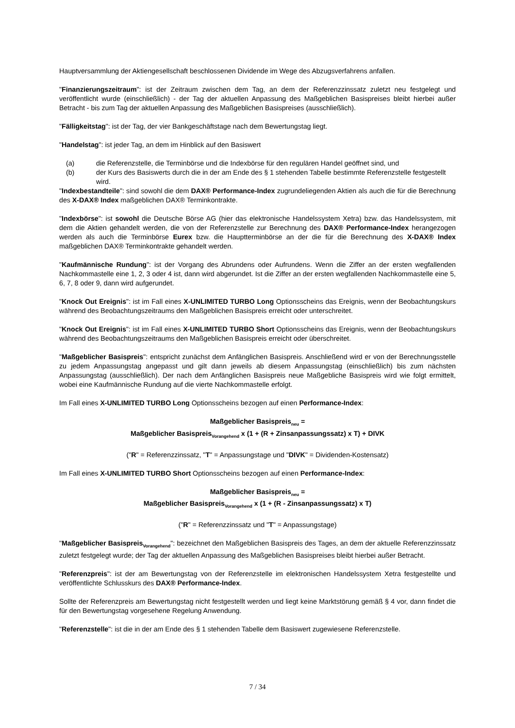Hauptversammlung der Aktiengesellschaft beschlossenen Dividende im Wege des Abzugsverfahrens anfallen.
"Finanzierungszeitraum": ist der Zeitraum zwischen dem Tag, an dem der Referenzzinssatz zuletzt neu festgelegt und veröffentlicht wurde (einschließlich) - der Tag der aktuellen Anpassung des Maßgeblichen Basispreises bleibt hierbei außer Betracht - bis zum Tag der aktuellen Anpassung des Maßgeblichen Basispreises (ausschließlich).
"Fälligkeitstag": ist der Tag, der vier Bankgeschäftstage nach dem Bewertungstag liegt.
"Handelstag": ist jeder Tag, an dem im Hinblick auf den Basiswert
(a) die Referenzstelle, die Terminbörse und die Indexbörse für den regulären Handel geöffnet sind, und
(b) der Kurs des Basiswerts durch die in der am Ende des § 1 stehenden Tabelle bestimmte Referenzstelle festgestellt wird.
"Indexbestandteile": sind sowohl die dem DAX® Performance-Index zugrundeliegenden Aktien als auch die für die Berechnung des X-DAX® Index maßgeblichen DAX® Terminkontrakte.
"Indexbörse": ist sowohl die Deutsche Börse AG (hier das elektronische Handelssystem Xetra) bzw. das Handelssystem, mit dem die Aktien gehandelt werden, die von der Referenzstelle zur Berechnung des DAX® Performance-Index herangezogen werden als auch die Terminbörse Eurex bzw. die Haupttermin­börse an der die für die Berechnung des X-DAX® Index maßgeblichen DAX® Terminkontrakte gehandelt werden.
"Kaufmännische Rundung": ist der Vorgang des Abrundens oder Aufrundens. Wenn die Ziffer an der ersten wegfallenden Nachkommastelle eine 1, 2, 3 oder 4 ist, dann wird abgerundet. Ist die Ziffer an der ersten wegfallenden Nachkommastelle eine 5, 6, 7, 8 oder 9, dann wird aufgerundet.
"Knock Out Ereignis": ist im Fall eines X-UNLIMITED TURBO Long Optionsscheins das Ereignis, wenn der Beobachtungskurs während des Beobachtungszeitraums den Maßgeblichen Basispreis erreicht oder unterschreitet.
"Knock Out Ereignis": ist im Fall eines X-UNLIMITED TURBO Short Optionsscheins das Ereignis, wenn der Beobachtungskurs während des Beobachtungszeitraums den Maßgeblichen Basispreis erreicht oder überschreitet.
"Maßgeblicher Basispreis": entspricht zunächst dem Anfänglichen Basispreis. Anschließend wird er von der Berechnungsstelle zu jedem Anpassungstag angepasst und gilt dann jeweils ab diesem Anpassungstag (einschließlich) bis zum nächsten Anpassungstag (ausschließlich). Der nach dem Anfänglichen Basispreis neue Maßgebliche Basispreis wird wie folgt ermittelt, wobei eine Kaufmännische Rundung auf die vierte Nachkommastelle erfolgt.
Im Fall eines X-UNLIMITED TURBO Long Optionsscheins bezogen auf einen Performance-Index:
Maßgeblicher Basispreis<sub>neu</sub> =
Maßgeblicher Basispreis<sub>Vorangehend</sub> x (1 + (R + Zinsanpassungssatz) x T) + DIVK
("R" = Referenzzinssatz, "T" = Anpassungstage und "DIVK" = Dividenden-Kostensatz)
Im Fall eines X-UNLIMITED TURBO Short Optionsscheins bezogen auf einen Performance-Index:
Maßgeblicher Basispreis<sub>neu</sub> =
Maßgeblicher Basispreis<sub>Vorangehend</sub> x (1 + (R - Zinsanpassungssatz) x T)
("R" = Referenzzinssatz und "T" = Anpassungstage)
"Maßgeblicher Basispreis<sub>Vorangehend</sub>": bezeichnet den Maßgeblichen Basispreis des Tages, an dem der aktuelle Referenzzinssatz zuletzt festgelegt wurde; der Tag der aktuellen Anpassung des Maßgeblichen Basispreises bleibt hierbei außer Betracht.
"Referenzpreis": ist der am Bewertungstag von der Referenzstelle im elektronischen Handelssystem Xetra festgestellte und veröffentlichte Schlusskurs des DAX® Performance-Index.
Sollte der Referenzpreis am Bewertungstag nicht festgestellt werden und liegt keine Marktstörung gemäß § 4 vor, dann findet die für den Bewertungstag vorgesehene Regelung Anwendung.
"Referenzstelle": ist die in der am Ende des § 1 stehenden Tabelle dem Basiswert zugewiesene Referenzstelle.
7 / 34